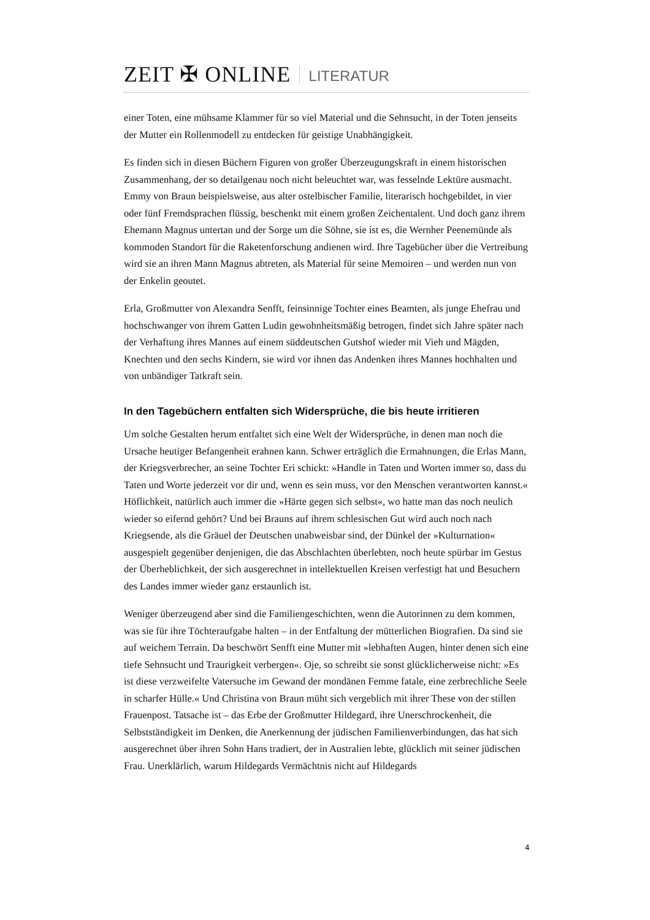ZEIT ✠ ONLINE LITERATUR
einer Toten, eine mühsame Klammer für so viel Material und die Sehnsucht, in der Toten jenseits der Mutter ein Rollenmodell zu entdecken für geistige Unabhängigkeit.
Es finden sich in diesen Büchern Figuren von großer Überzeugungskraft in einem historischen Zusammenhang, der so detailgenau noch nicht beleuchtet war, was fesselnde Lektüre ausmacht. Emmy von Braun beispielsweise, aus alter ostelbischer Familie, literarisch hochgebildet, in vier oder fünf Fremdsprachen flüssig, beschenkt mit einem großen Zeichentalent. Und doch ganz ihrem Ehemann Magnus untertan und der Sorge um die Söhne, sie ist es, die Wernher Peenemünde als kommoden Standort für die Raketenforschung andienen wird. Ihre Tagebücher über die Vertreibung wird sie an ihren Mann Magnus abtreten, als Material für seine Memoiren – und werden nun von der Enkelin geoutet.
Erla, Großmutter von Alexandra Senfft, feinsinnige Tochter eines Beamten, als junge Ehefrau und hochschwanger von ihrem Gatten Ludin gewohnheitsmäßig betrogen, findet sich Jahre später nach der Verhaftung ihres Mannes auf einem süddeutschen Gutshof wieder mit Vieh und Mägden, Knechten und den sechs Kindern, sie wird vor ihnen das Andenken ihres Mannes hochhalten und von unbändiger Tatkraft sein.
In den Tagebüchern entfalten sich Widersprüche, die bis heute irritieren
Um solche Gestalten herum entfaltet sich eine Welt der Widersprüche, in denen man noch die Ursache heutiger Befangenheit erahnen kann. Schwer erträglich die Ermahnungen, die Erlas Mann, der Kriegsverbrecher, an seine Tochter Eri schickt: »Handle in Taten und Worten immer so, dass du Taten und Worte jederzeit vor dir und, wenn es sein muss, vor den Menschen verantworten kannst.« Höflichkeit, natürlich auch immer die »Härte gegen sich selbst«, wo hatte man das noch neulich wieder so eifernd gehört? Und bei Brauns auf ihrem schlesischen Gut wird auch noch nach Kriegsende, als die Gräuel der Deutschen unabweisbar sind, der Dünkel der »Kulturnation« ausgespielt gegenüber denjenigen, die das Abschlachten überlebten, noch heute spürbar im Gestus der Überheblichkeit, der sich ausgerechnet in intellektuellen Kreisen verfestigt hat und Besuchern des Landes immer wieder ganz erstaunlich ist.
Weniger überzeugend aber sind die Familiengeschichten, wenn die Autorinnen zu dem kommen, was sie für ihre Töchteraufgabe halten – in der Entfaltung der mütterlichen Biografien. Da sind sie auf weichem Terrain. Da beschwört Senfft eine Mutter mit »lebhaften Augen, hinter denen sich eine tiefe Sehnsucht und Traurigkeit verbergen«. Oje, so schreibt sie sonst glücklicherweise nicht: »Es ist diese verzweifelte Vatersuche im Gewand der mondänen Femme fatale, eine zerbrechliche Seele in scharfer Hülle.« Und Christina von Braun müht sich vergeblich mit ihrer These von der stillen Frauenpost. Tatsache ist – das Erbe der Großmutter Hildegard, ihre Unerschrockenheit, die Selbstständigkeit im Denken, die Anerkennung der jüdischen Familienverbindungen, das hat sich ausgerechnet über ihren Sohn Hans tradiert, der in Australien lebte, glücklich mit seiner jüdischen Frau. Unerklärlich, warum Hildegards Vermächtnis nicht auf Hildegards
4